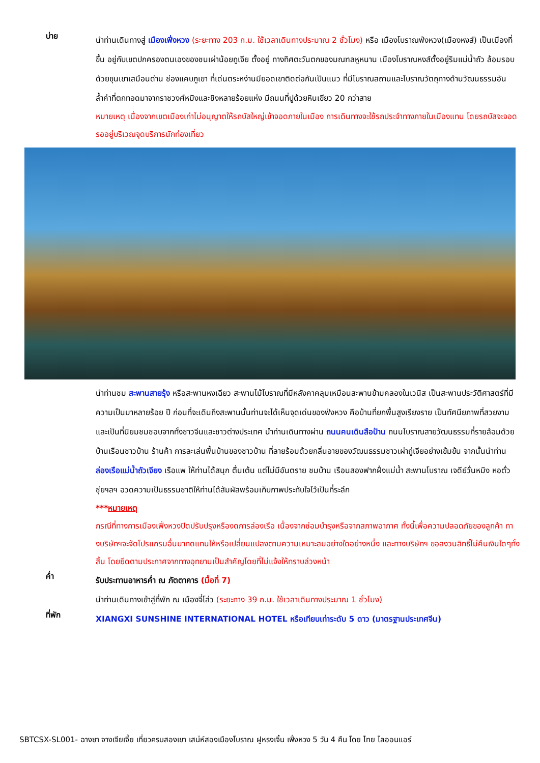บ่าย
นำท่านเดินทางสู่ เมืองเฟิ่งหวง (ระยะทาง 203 ก.ม. ใช้เวลาเดินทางประมาณ 2 ชั่วโมง) หรือ เมืองโบราณฟ่งหวง(เมืองหงส์) เป็นเมืองที่ขึ้น อยู่กับเขตปกครองตนเองของชนเผ่าน้อยถูเจีย ตั้งอยู่ ทางทิศตะวันตกของมณฑลหูหนาน เมืองโบราณหงส์ตั้งอยู่ริมแม่น้ำถัว ล้อมรอบด้วยขุนเขาเสมือนด่าน ช่องแคบภูเขา ที่เด่นตระหง่านมียอดเขาติดต่อกันเป็นแนว ที่มีโบราณสถานและโบราณวัตถุทางด้านวัฒนธรรมอันล้ำค่าที่ตกทอดมาจากราชวงศ์หมิงและชิงหลายร้อยแห่ง มีถนนที่ปูด้วยหินเขียว 20 กว่าสาย
หมายเหตุ เนื่องจากเขตเมืองเก่าไม่อนุญาตให้รถบัสใหญ่เข้าจอดภายในเมือง การเดินทางจะใช้รถประจำทางภายในเมืองแทน โดยรถบัสจะจอดรออยู่บริเวณจุดบริการนักท่องเที่ยว
นำท่านชม สะพานสายรุ้ง หรือสะพานหงเฉียว สะพานไม้โบราณที่มีหลังคาคลุมเหมือนสะพานข้ามคลองในเวนิส เป็นสะพานประวัติศาสตร์ที่มีความเป็นมาหลายร้อย ปี ก่อนที่จะเดินถึงสะพานนั้นท่านจะได้เห็นจุดเด่นของฟ่งหวง คือบ้านที่ยกพื้นสูงเรียงราย เป็นทัศนียภาพที่สวยงามและเป็นที่นิยมชมชอบจากทั้งชาวจีนและชาวต่างประเทศ นำท่านเดินทางผ่าน ถนนคนเดินสือป้าน ถนนโบราณสายวัฒนธรรมที่รายล้อมด้วยบ้านเรือนชาวบ้าน ร้านค้า การละเล่นพื้นบ้านของชาวบ้าน ที่ลายร้อมด้วยกลิ่นอายของวัฒนธรรมชาวเผ่าถู่เจียอย่างเข้มข้น จากนั้นนำท่าน ล่องเรือแม่น้ำถัวเจียง เรือแพ ให้ท่านได้สนุก ตื่นเต้น แต่ไม่มีอันตราย ชมบ้าน เรือนสองฟากฝั่งแม่น้ำ สะพานโบราณ เจดีย์วั่นหมิง หอตั๋วชุ่ยฯลฯ อวดความเป็นธรรมชาติให้ท่านได้สัมผัสพร้อมเก็บภาพประทับใจไว้เป็นที่ระลึก
***หมายเหตุ
กรณีที่ทางการเมืองเฟิ่งหวงปิดปรับปรุงหรืองดการล่องเรือ เนื่องจากซ่อมบำรุงหรือจากสภาพอากาศ ทั้งนี้เพื่อความปลอดภัยของลูกค้า ทางบริษัทฯจะจัดโปรแกรมอื่นมาทดแทนให้หรือเปลี่ยนแปลงตามความเหมาะสมอย่างใดอย่างหนึ่ง และทางบริษัทฯ ขอสงวนสิทธิ์ไม่คืนเงินใดๆทั้งสิ้น โดยยึดตามประกาศจากทางอุทยานเป็นสำคัญโดยที่ไม่แจ้งให้ทราบล่วงหน้า
ค่ำ
รับประทานอาหารค่ำ ณ ภัตตาคาร (มื้อที่ 7)
นำท่านเดินทางเข้าสู่ที่พัก ณ เมืองจี๋โส่ว (ระยะทาง 39 ก.ม. ใช้เวลาเดินทางประมาณ 1 ชั่วโมง)
ที่พัก
XIANGXI SUNSHINE INTERNATIONAL HOTEL หรือเทียบเท่าระดับ 5 ดาว (มาตรฐานประเทศจีน)
SBTCSX-SL001- ฉางซา จางเจียเจี้ย เที่ยวครบสองเขา เสน่ห์สองเมืองโบราณ ฝูหรงเจิ้น เฟิ่งหวง 5 วัน 4 คืน โดย ไทย ไลออนแอร์